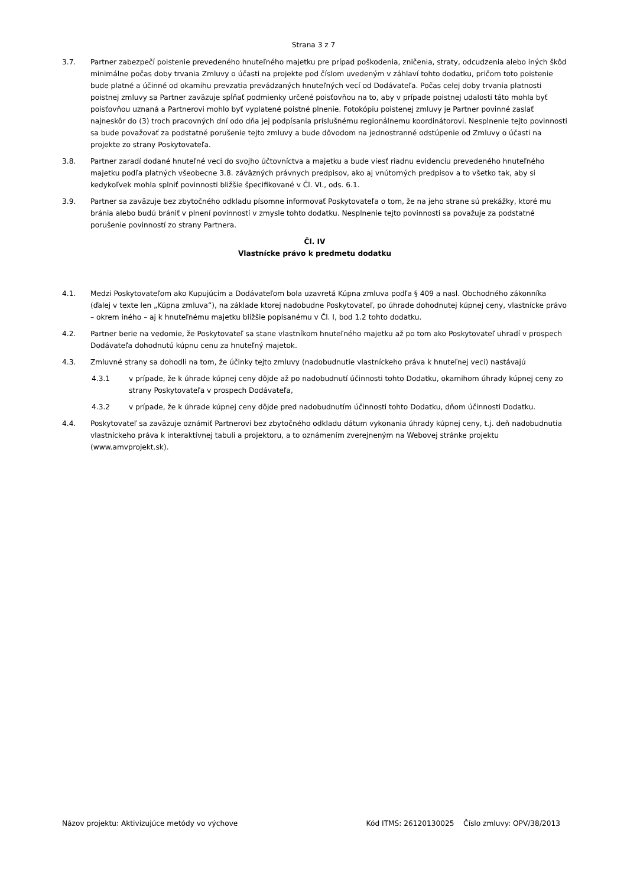Strana 3 z 7
3.7. Partner zabezpečí poistenie prevedeného hnuteľného majetku pre prípad poškodenia, zničenia, straty, odcudzenia alebo iných škôd minimálne počas doby trvania Zmluvy o účasti na projekte pod číslom uvedeným v záhlaví tohto dodatku, pričom toto poistenie bude platné a účinné od okamihu prevzatia prevádzaných hnuteľných vecí od Dodávateľa. Počas celej doby trvania platnosti poistnej zmluvy sa Partner zaväzuje spĺňať podmienky určené poisťovňou na to, aby v prípade poistnej udalosti táto mohla byť poisťovňou uznaná a Partnerovi mohlo byť vyplatené poistné plnenie. Fotokópiu poistenej zmluvy je Partner povinné zaslať najneskôr do (3) troch pracovných dní odo dňa jej podpísania príslušnému regionálnemu koordinátorovi. Nesplnenie tejto povinnosti sa bude považovať za podstatné porušenie tejto zmluvy a bude dôvodom na jednostranné odstúpenie od Zmluvy o účasti na projekte zo strany Poskytovateľa.
3.8. Partner zaradí dodané hnuteľné veci do svojho účtovníctva a majetku a bude viesť riadnu evidenciu prevedeného hnuteľného majetku podľa platných všeobecne 3.8. záväzných právnych predpisov, ako aj vnútorných predpisov a to všetko tak, aby si kedykoľvek mohla splniť povinnosti bližšie špecifikované v Čl. VI., ods. 6.1.
3.9. Partner sa zaväzuje bez zbytočného odkladu písomne informovať Poskytovateľa o tom, že na jeho strane sú prekážky, ktoré mu bránia alebo budú brániť v plnení povinností v zmysle tohto dodatku. Nesplnenie tejto povinnosti sa považuje za podstatné porušenie povinností zo strany Partnera.
Čl. IV
Vlastnícke právo k predmetu dodatku
4.1. Medzi Poskytovateľom ako Kupujúcim a Dodávateľom bola uzavretá Kúpna zmluva podľa § 409 a nasl. Obchodného zákonníka (ďalej v texte len „Kúpna zmluva“), na základe ktorej nadobudne Poskytovateľ, po úhrade dohodnutej kúpnej ceny, vlastnícke právo – okrem iného – aj k hnuteľnému majetku bližšie popísanému v Čl. I, bod 1.2 tohto dodatku.
4.2. Partner berie na vedomie, že Poskytovateľ sa stane vlastníkom hnuteľného majetku až po tom ako Poskytovateľ uhradí v prospech Dodávateľa dohodnutú kúpnu cenu za hnuteľný majetok.
4.3. Zmluvné strany sa dohodli na tom, že účinky tejto zmluvy (nadobudnutie vlastníckeho práva k hnuteľnej veci) nastávajú
4.3.1 v prípade, že k úhrade kúpnej ceny dôjde až po nadobudnutí účinnosti tohto Dodatku, okamihom úhrady kúpnej ceny zo strany Poskytovateľa v prospech Dodávateľa,
4.3.2 v prípade, že k úhrade kúpnej ceny dôjde pred nadobudnutím účinnosti tohto Dodatku, dňom účinnosti Dodatku.
4.4. Poskytovateľ sa zaväzuje oznámiť Partnerovi bez zbytočného odkladu dátum vykonania úhrady kúpnej ceny, t.j. deň nadobudnutia vlastníckeho práva k interaktívnej tabuli a projektoru, a to oznámením zverejneným na Webovej stránke projektu (www.amvprojekt.sk).
Názov projektu: Aktivizujúce metódy vo výchove Kód ITMS: 26120130025 Číslo zmluvy: OPV/38/2013